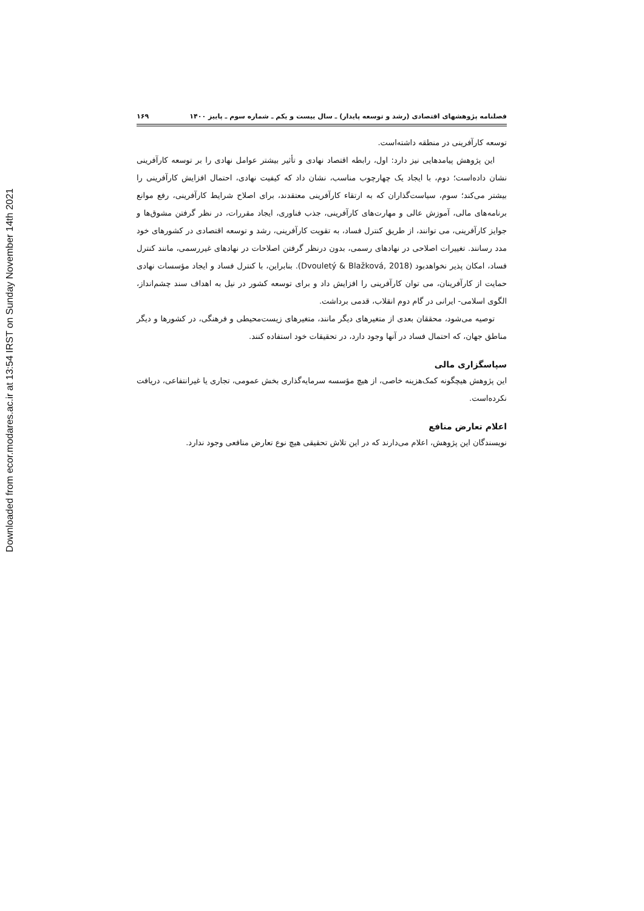Downloaded from ecor.modares.ac.ir at 13:54 IRST on Sunday November 14th 2021
فصلنامه پژوهشهای اقتصادی (رشد و توسعه پایدار) ـ سال بیست و یکم ـ شماره سوم ـ پاییز ۱۴۰۰ ۱۶۹
توسعه کارآفرینی در منطقه داشته‌است.
این پژوهش پیامدهایی نیز دارد: اول، رابطه اقتصاد نهادی و تأثیر بیشتر عوامل نهادی را بر توسعه کارآفرینی نشان داده‌است؛ دوم، با ایجاد یک چهارچوب مناسب، نشان داد که کیفیت نهادی، احتمال افزایش کارآفرینی را بیشتر می‌کند؛ سوم، سیاست‌گذاران که به ارتقاء کارآفرینی معتقدند، برای اصلاح شرایط کارآفرینی، رفع موانع برنامه‌های مالی، آموزش عالی و مهارت‌های کارآفرینی، جذب فناوری، ایجاد مقررات، در نظر گرفتن مشوق‌ها و جوایز کارآفرینی، می توانند، از طریق کنترل فساد، به تقویت کارآفرینی، رشد و توسعه اقتصادی در کشورهای خود مدد رسانند. تغییرات اصلاحی در نهادهای رسمی، بدون درنظر گرفتن اصلاحات در نهادهای غیررسمی، مانند کنترل فساد، امکان پذیر نخواهدبود (Dvouletý & Blažková, 2018). بنابراین، با کنترل فساد و ایجاد مؤسسات نهادی حمایت از کارآفرینان، می توان کارآفرینی را افزایش داد و برای توسعه کشور در نیل به اهداف سند چشم‌انداز، الگوی اسلامی- ایرانی در گام دوم انقلاب، قدمی برداشت.
توصیه می‌شود، محققان بعدی از متغیرهای دیگر مانند، متغیرهای زیست‌محیطی و فرهنگی، در کشورها و دیگر مناطق جهان، که احتمال فساد در آنها وجود دارد، در تحقیقات خود استفاده کنند.
سپاسگزاری مالی
این پژوهش هیچگونه کمک‌هزینه خاصی، از هیچ مؤسسه سرمایه‌گذاری بخش عمومی، تجاری یا غیرانتفاعی، دریافت نکرده‌است.
اعلام تعارض منافع
نویسندگان این پژوهش، اعلام می‌دارند که در این تلاش تحقیقی هیچ نوع تعارض منافعی وجود ندارد.